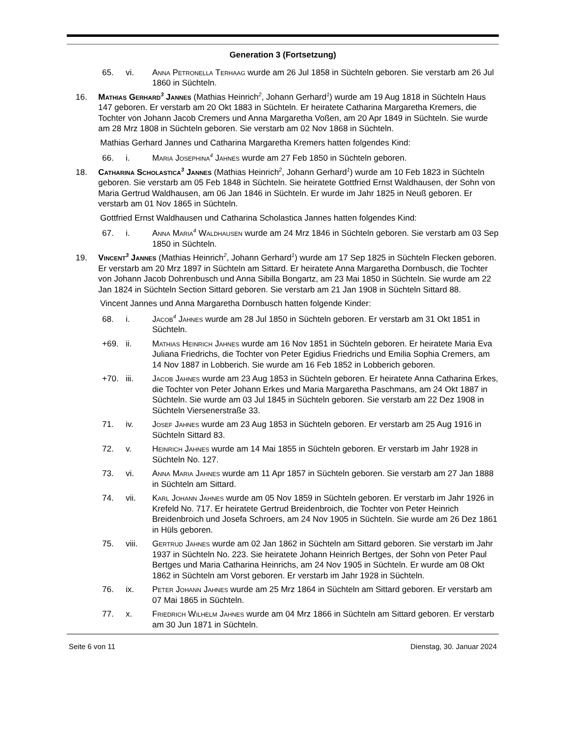Generation 3 (Fortsetzung)
65. vi. Anna Petronella Terhaag wurde am 26 Jul 1858 in Süchteln geboren. Sie verstarb am 26 Jul 1860 in Süchteln.
16. Mathias Gerhard<sup>3</sup> Jannes (Mathias Heinrich<sup>2</sup>, Johann Gerhard<sup>1</sup>) wurde am 19 Aug 1818 in Süchteln Haus 147 geboren. Er verstarb am 20 Okt 1883 in Süchteln. Er heiratete Catharina Margaretha Kremers, die Tochter von Johann Jacob Cremers und Anna Margaretha Voßen, am 20 Apr 1849 in Süchteln. Sie wurde am 28 Mrz 1808 in Süchteln geboren. Sie verstarb am 02 Nov 1868 in Süchteln.
Mathias Gerhard Jannes und Catharina Margaretha Kremers hatten folgendes Kind:
66. i. Maria Josephina<sup>4</sup> Jahnes wurde am 27 Feb 1850 in Süchteln geboren.
18. Catharina Scholastica<sup>3</sup> Jannes (Mathias Heinrich<sup>2</sup>, Johann Gerhard<sup>1</sup>) wurde am 10 Feb 1823 in Süchteln geboren. Sie verstarb am 05 Feb 1848 in Süchteln. Sie heiratete Gottfried Ernst Waldhausen, der Sohn von Maria Gertrud Waldhausen, am 06 Jan 1846 in Süchteln. Er wurde im Jahr 1825 in Neuß geboren. Er verstarb am 01 Nov 1865 in Süchteln.
Gottfried Ernst Waldhausen und Catharina Scholastica Jannes hatten folgendes Kind:
67. i. Anna Maria<sup>4</sup> Waldhausen wurde am 24 Mrz 1846 in Süchteln geboren. Sie verstarb am 03 Sep 1850 in Süchteln.
19. Vincent<sup>3</sup> Jannes (Mathias Heinrich<sup>2</sup>, Johann Gerhard<sup>1</sup>) wurde am 17 Sep 1825 in Süchteln Flecken geboren. Er verstarb am 20 Mrz 1897 in Süchteln am Sittard. Er heiratete Anna Margaretha Dornbusch, die Tochter von Johann Jacob Dohrenbusch und Anna Sibilla Bongartz, am 23 Mai 1850 in Süchteln. Sie wurde am 22 Jan 1824 in Süchteln Section Sittard geboren. Sie verstarb am 21 Jan 1908 in Süchteln Sittard 88.
Vincent Jannes und Anna Margaretha Dornbusch hatten folgende Kinder:
68. i. Jacob<sup>4</sup> Jahnes wurde am 28 Jul 1850 in Süchteln geboren. Er verstarb am 31 Okt 1851 in Süchteln.
+69. ii. Mathias Heinrich Jahnes wurde am 16 Nov 1851 in Süchteln geboren. Er heiratete Maria Eva Juliana Friedrichs, die Tochter von Peter Egidius Friedrichs und Emilia Sophia Cremers, am 14 Nov 1887 in Lobberich. Sie wurde am 16 Feb 1852 in Lobberich geboren.
+70. iii. Jacob Jahnes wurde am 23 Aug 1853 in Süchteln geboren. Er heiratete Anna Catharina Erkes, die Tochter von Peter Johann Erkes und Maria Margaretha Paschmans, am 24 Okt 1887 in Süchteln. Sie wurde am 03 Jul 1845 in Süchteln geboren. Sie verstarb am 22 Dez 1908 in Süchteln Viersenerstraße 33.
71. iv. Josef Jahnes wurde am 23 Aug 1853 in Süchteln geboren. Er verstarb am 25 Aug 1916 in Süchteln Sittard 83.
72. v. Heinrich Jahnes wurde am 14 Mai 1855 in Süchteln geboren. Er verstarb im Jahr 1928 in Süchteln No. 127.
73. vi. Anna Maria Jahnes wurde am 11 Apr 1857 in Süchteln geboren. Sie verstarb am 27 Jan 1888 in Süchteln am Sittard.
74. vii. Karl Johann Jahnes wurde am 05 Nov 1859 in Süchteln geboren. Er verstarb im Jahr 1926 in Krefeld No. 717. Er heiratete Gertrud Breidenbroich, die Tochter von Peter Heinrich Breidenbroich und Josefa Schroers, am 24 Nov 1905 in Süchteln. Sie wurde am 26 Dez 1861 in Hüls geboren.
75. viii. Gertrud Jahnes wurde am 02 Jan 1862 in Süchteln am Sittard geboren. Sie verstarb im Jahr 1937 in Süchteln No. 223. Sie heiratete Johann Heinrich Bertges, der Sohn von Peter Paul Bertges und Maria Catharina Heinrichs, am 24 Nov 1905 in Süchteln. Er wurde am 08 Okt 1862 in Süchteln am Vorst geboren. Er verstarb im Jahr 1928 in Süchteln.
76. ix. Peter Johann Jahnes wurde am 25 Mrz 1864 in Süchteln am Sittard geboren. Er verstarb am 07 Mai 1865 in Süchteln.
77. x. Friedrich Wilhelm Jahnes wurde am 04 Mrz 1866 in Süchteln am Sittard geboren. Er verstarb am 30 Jun 1871 in Süchteln.
Seite 6 von 11 Dienstag, 30. Januar 2024